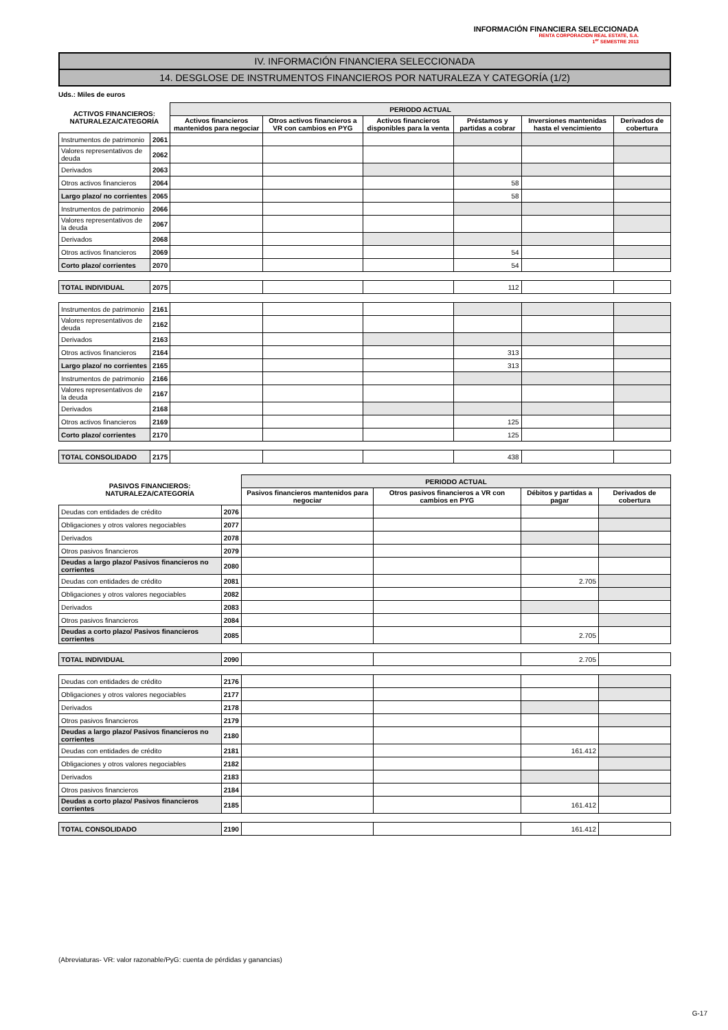INFORMACIÓN FINANCIERA SELECCIONADA
RENTA CORPORACION REAL ESTATE, S.A.
1<sup>er</sup> SEMESTRE 2013
IV. INFORMACIÓN FINANCIERA SELECCIONADA
14. DESGLOSE DE INSTRUMENTOS FINANCIEROS POR NATURALEZA Y CATEGORÍA (1/2)
Uds.: Miles de euros
| ACTIVOS FINANCIEROS: NATURALEZA/CATEGORÍA | | PERIODO ACTUAL | | | | | |
| --- | --- | --- | --- | --- | --- | --- | --- |
| | | Activos financieros mantenidos para negociar | Otros activos financieros a VR con cambios en PYG | Activos financieros disponibles para la venta | Préstamos y partidas a cobrar | Inversiones mantenidas hasta el vencimiento | Derivados de cobertura |
| Instrumentos de patrimonio | 2061 | | | | | | |
| Valores representativos de deuda | 2062 | | | | | | |
| Derivados | 2063 | | | | | | |
| Otros activos financieros | 2064 | | | | 58 | | |
| Largo plazo/ no corrientes | 2065 | | | | 58 | | |
| Instrumentos de patrimonio | 2066 | | | | | | |
| Valores representativos de la deuda | 2067 | | | | | | |
| Derivados | 2068 | | | | | | |
| Otros activos financieros | 2069 | | | | 54 | | |
| Corto plazo/ corrientes | 2070 | | | | 54 | | |
| TOTAL INDIVIDUAL | 2075 | | | | 112 | | |
| Instrumentos de patrimonio | 2161 | | | | | | |
| Valores representativos de deuda | 2162 | | | | | | |
| Derivados | 2163 | | | | | | |
| Otros activos financieros | 2164 | | | | 313 | | |
| Largo plazo/ no corrientes | 2165 | | | | 313 | | |
| Instrumentos de patrimonio | 2166 | | | | | | |
| Valores representativos de la deuda | 2167 | | | | | | |
| Derivados | 2168 | | | | | | |
| Otros activos financieros | 2169 | | | | 125 | | |
| Corto plazo/ corrientes | 2170 | | | | 125 | | |
| TOTAL CONSOLIDADO | 2175 | | | | 438 | | |
| PASIVOS FINANCIEROS: NATURALEZA/CATEGORÍA | | PERIODO ACTUAL | | | |
| --- | --- | --- | --- | --- | --- |
| | | Pasivos financieros mantenidos para negociar | Otros pasivos financieros a VR con cambios en PYG | Débitos y partidas a pagar | Derivados de cobertura |
| Deudas con entidades de crédito | 2076 | | | | |
| Obligaciones y otros valores negociables | 2077 | | | | |
| Derivados | 2078 | | | | |
| Otros pasivos financieros | 2079 | | | | |
| Deudas a largo plazo/ Pasivos financieros no corrientes | 2080 | | | | |
| Deudas con entidades de crédito | 2081 | | | 2.705 | |
| Obligaciones y otros valores negociables | 2082 | | | | |
| Derivados | 2083 | | | | |
| Otros pasivos financieros | 2084 | | | | |
| Deudas a corto plazo/ Pasivos financieros corrientes | 2085 | | | 2.705 | |
| TOTAL INDIVIDUAL | 2090 | | | 2.705 | |
| Deudas con entidades de crédito | 2176 | | | | |
| Obligaciones y otros valores negociables | 2177 | | | | |
| Derivados | 2178 | | | | |
| Otros pasivos financieros | 2179 | | | | |
| Deudas a largo plazo/ Pasivos financieros no corrientes | 2180 | | | | |
| Deudas con entidades de crédito | 2181 | | | 161.412 | |
| Obligaciones y otros valores negociables | 2182 | | | | |
| Derivados | 2183 | | | | |
| Otros pasivos financieros | 2184 | | | | |
| Deudas a corto plazo/ Pasivos financieros corrientes | 2185 | | | 161.412 | |
| TOTAL CONSOLIDADO | 2190 | | | 161.412 | |
(Abreviaturas- VR: valor razonable/PyG: cuenta de pérdidas y ganancias)
G-17